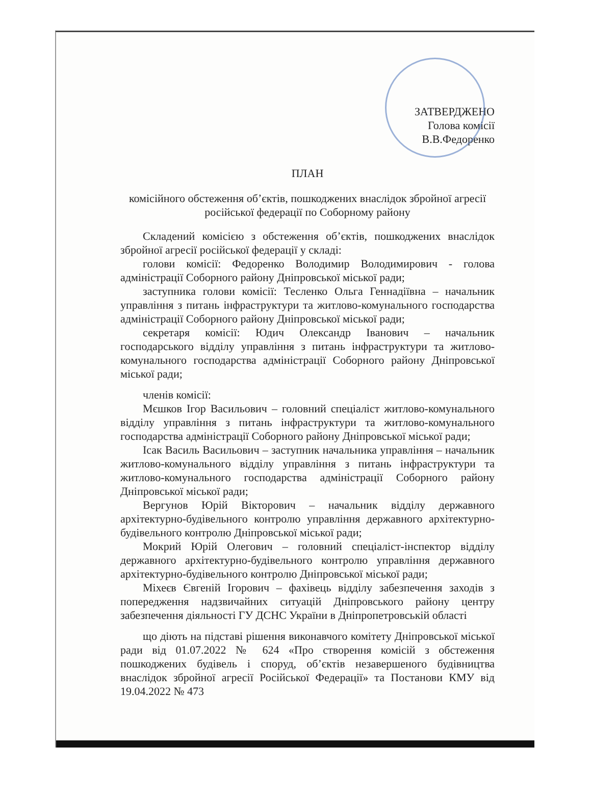ЗАТВЕРДЖЕНО
Голова комісії
В.В.Федоренко
ПЛАН
комісійного обстеження об’єктів, пошкоджених внаслідок збройної агресії
російської федерації по Соборному району
Складений комісією з обстеження об’єктів, пошкоджених внаслідок збройної агресії російської федерації у складі:
голови комісії: Федоренко Володимир Володимирович - голова адміністрації Соборного району Дніпровської міської ради;
заступника голови комісії: Тесленко Ольга Геннадіївна – начальник управління з питань інфраструктури та житлово-комунального господарства адміністрації Соборного району Дніпровської міської ради;
секретаря комісії: Юдич Олександр Іванович – начальник господарського відділу управління з питань інфраструктури та житлово-комунального господарства адміністрації Соборного району Дніпровської міської ради;
членів комісії:
Мєшков Ігор Васильович – головний спеціаліст житлово-комунального відділу управління з питань інфраструктури та житлово-комунального господарства адміністрації Соборного району Дніпровської міської ради;
Ісак Василь Васильович – заступник начальника управління – начальник житлово-комунального відділу управління з питань інфраструктури та житлово-комунального господарства адміністрації Соборного району Дніпровської міської ради;
Вергунов Юрій Вікторович – начальник відділу державного архітектурно-будівельного контролю управління державного архітектурно-будівельного контролю Дніпровської міської ради;
Мокрий Юрій Олегович – головний спеціаліст-інспектор відділу державного архітектурно-будівельного контролю управління державного архітектурно-будівельного контролю Дніпровської міської ради;
Міхеєв Євгеній Ігорович – фахівець відділу забезпечення заходів з попередження надзвичайних ситуацій Дніпровського району центру забезпечення діяльності ГУ ДСНС України в Дніпропетровській області
що діють на підставі рішення виконавчого комітету Дніпровської міської ради від 01.07.2022 № 624 «Про створення комісій з обстеження пошкоджених будівель і споруд, об’єктів незавершеного будівництва внаслідок збройної агресії Російської Федерації» та Постанови КМУ від 19.04.2022 № 473